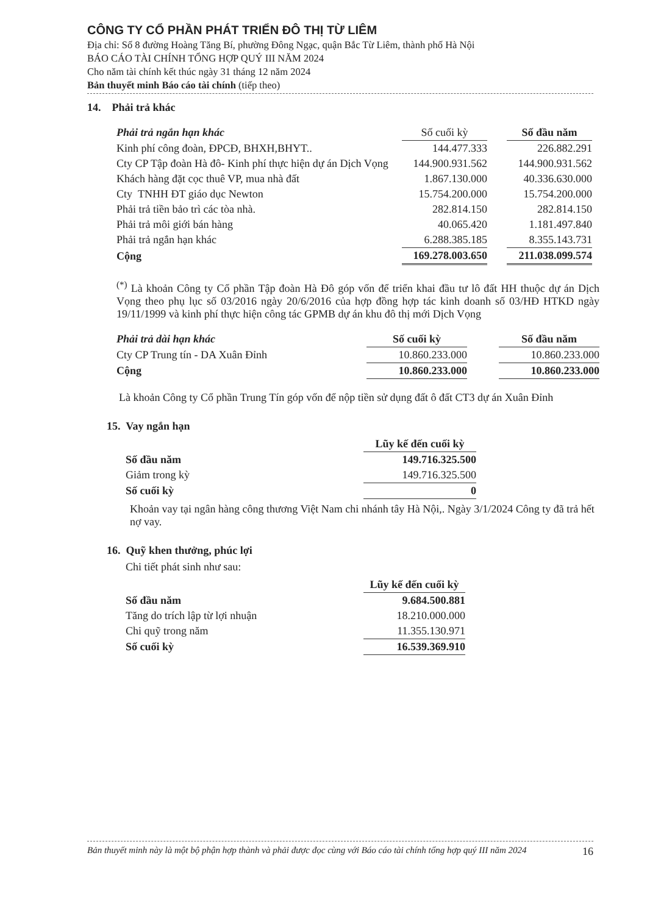CÔNG TY CỔ PHẦN PHÁT TRIỂN ĐÔ THỊ TỪ LIÊM
Địa chỉ: Số 8 đường Hoàng Tăng Bí, phường Đông Ngạc, quận Bắc Từ Liêm, thành phố Hà Nội
BÁO CÁO TÀI CHÍNH TỔNG HỢP QUÝ III NĂM 2024
Cho năm tài chính kết thúc ngày 31 tháng 12 năm 2024
Bản thuyết minh Báo cáo tài chính (tiếp theo)
14. Phải trả khác
| Phải trả ngắn hạn khác | Số cuối kỳ | | Số đầu năm |
| --- | --- | --- | --- |
| Kinh phí công đoàn, ĐPCĐ, BHXH,BHYT.. | 144.477.333 | | 226.882.291 |
| Cty CP Tập đoàn Hà đô- Kinh phí thực hiện dự án Dịch Vọng | 144.900.931.562 | | 144.900.931.562 |
| Khách hàng đặt cọc thuê VP, mua nhà đất | 1.867.130.000 | | 40.336.630.000 |
| Cty TNHH ĐT giáo dục Newton | 15.754.200.000 | | 15.754.200.000 |
| Phải trả tiền bảo trì các tòa nhà. | 282.814.150 | | 282.814.150 |
| Phải trả môi giới bán hàng | 40.065.420 | | 1.181.497.840 |
| Phải trả ngắn hạn khác | 6.288.385.185 | | 8.355.143.731 |
| Cộng | 169.278.003.650 | | 211.038.099.574 |
<sup>(*)</sup> Là khoản Công ty Cổ phần Tập đoàn Hà Đô góp vốn để triển khai đầu tư lô đất HH thuộc dự án Dịch Vọng theo phụ lục số 03/2016 ngày 20/6/2016 của hợp đồng hợp tác kinh doanh số 03/HĐ HTKD ngày 19/11/1999 và kinh phí thực hiện công tác GPMB dự án khu đô thị mới Dịch Vọng
| Phải trả dài hạn khác | Số cuối kỳ | | Số đầu năm |
| --- | --- | --- | --- |
| Cty CP Trung tín - DA Xuân Đỉnh | 10.860.233.000 | | 10.860.233.000 |
| Cộng | 10.860.233.000 | | 10.860.233.000 |
Là khoản Công ty Cổ phần Trung Tín góp vốn để nộp tiền sử dụng đất ô đất CT3 dự án Xuân Đỉnh
15. Vay ngắn hạn
| | Lũy kế đến cuối kỳ |
| --- | --- |
| Số đầu năm | 149.716.325.500 |
| Giảm trong kỳ | 149.716.325.500 |
| Số cuối kỳ | 0 |
Khoản vay tại ngân hàng công thương Việt Nam chi nhánh tây Hà Nội,. Ngày 3/1/2024 Công ty đã trả hết nợ vay.
16. Quỹ khen thưởng, phúc lợi
Chi tiết phát sinh như sau:
| | Lũy kế đến cuối kỳ |
| --- | --- |
| Số đầu năm | 9.684.500.881 |
| Tăng do trích lập từ lợi nhuận | 18.210.000.000 |
| Chi quỹ trong năm | 11.355.130.971 |
| Số cuối kỳ | 16.539.369.910 |
Bản thuyết minh này là một bộ phận hợp thành và phải được đọc cùng với Báo cáo tài chính tổng hợp quý III năm 2024 16